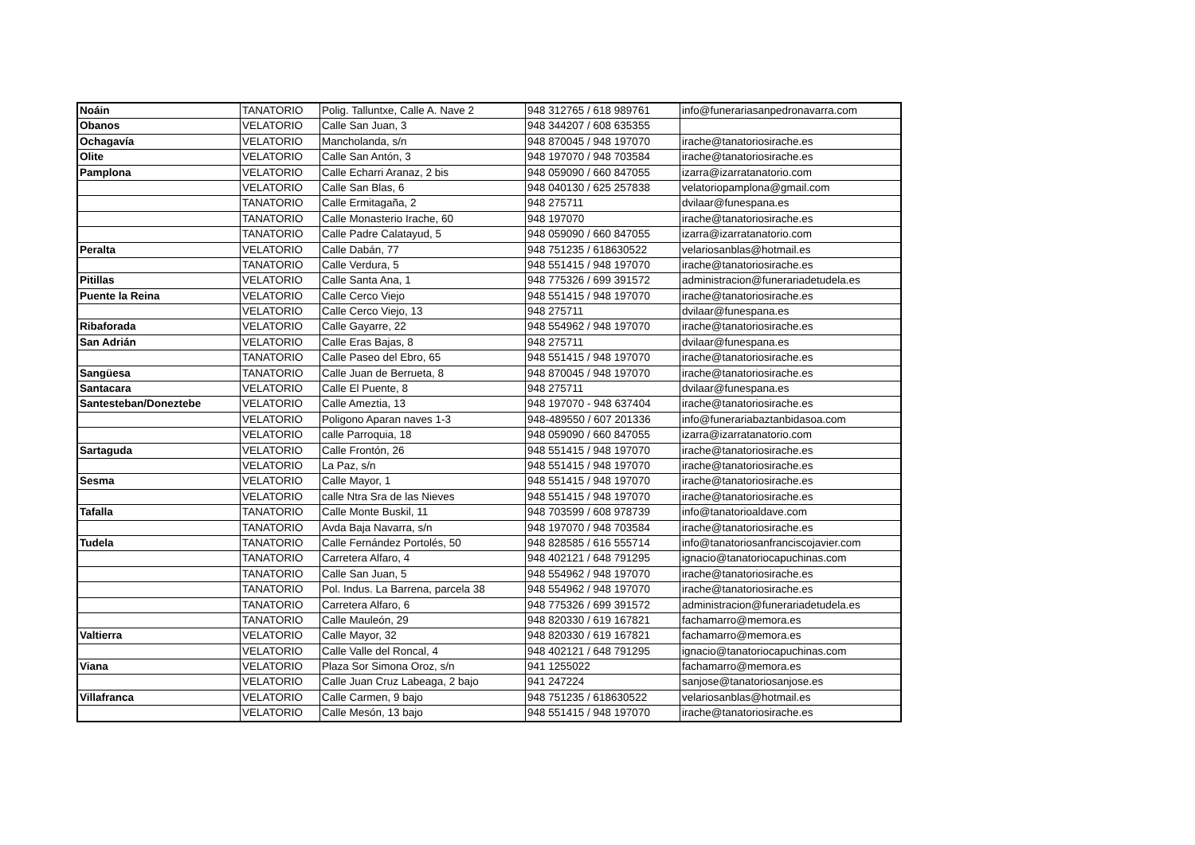| Noáin | TANATORIO | Polig. Talluntxe, Calle A. Nave 2 | 948 312765 / 618 989761 | info@funerariasanpedronavarra.com |
| Obanos | VELATORIO | Calle San Juan, 3 | 948 344207 / 608 635355 | |
| Ochagavía | VELATORIO | Mancholanda, s/n | 948 870045 / 948 197070 | irache@tanatoriosirache.es |
| Olite | VELATORIO | Calle San Antón, 3 | 948 197070 / 948 703584 | irache@tanatoriosirache.es |
| Pamplona | VELATORIO | Calle Echarri Aranaz, 2 bis | 948 059090 / 660 847055 | izarra@izarratanatorio.com |
| | VELATORIO | Calle San Blas, 6 | 948 040130 / 625 257838 | velatoriopamplona@gmail.com |
| | TANATORIO | Calle Ermitagaña, 2 | 948 275711 | dvilaar@funespana.es |
| | TANATORIO | Calle Monasterio Irache, 60 | 948 197070 | irache@tanatoriosirache.es |
| | TANATORIO | Calle Padre Calatayud, 5 | 948 059090 / 660 847055 | izarra@izarratanatorio.com |
| Peralta | VELATORIO | Calle Dabán, 77 | 948 751235 / 618630522 | velariosanblas@hotmail.es |
| | TANATORIO | Calle Verdura, 5 | 948 551415 / 948 197070 | irache@tanatoriosirache.es |
| Pitillas | VELATORIO | Calle Santa Ana, 1 | 948 775326 / 699 391572 | administracion@funerariadetudela.es |
| Puente la Reina | VELATORIO | Calle Cerco Viejo | 948 551415 / 948 197070 | irache@tanatoriosirache.es |
| | VELATORIO | Calle Cerco Viejo, 13 | 948 275711 | dvilaar@funespana.es |
| Ribaforada | VELATORIO | Calle Gayarre, 22 | 948 554962 / 948 197070 | irache@tanatoriosirache.es |
| San Adrián | VELATORIO | Calle Eras Bajas, 8 | 948 275711 | dvilaar@funespana.es |
| | TANATORIO | Calle Paseo del Ebro, 65 | 948 551415 / 948 197070 | irache@tanatoriosirache.es |
| Sangüesa | TANATORIO | Calle Juan de Berrueta, 8 | 948 870045 / 948 197070 | irache@tanatoriosirache.es |
| Santacara | VELATORIO | Calle El Puente, 8 | 948 275711 | dvilaar@funespana.es |
| Santesteban/Doneztebe | VELATORIO | Calle Ameztia, 13 | 948 197070 - 948 637404 | irache@tanatoriosirache.es |
| | VELATORIO | Poligono Aparan naves 1-3 | 948-489550 / 607 201336 | info@funerariabaztanbidasoa.com |
| | VELATORIO | calle Parroquia, 18 | 948 059090 / 660 847055 | izarra@izarratanatorio.com |
| Sartaguda | VELATORIO | Calle Frontón, 26 | 948 551415 / 948 197070 | irache@tanatoriosirache.es |
| | VELATORIO | La Paz, s/n | 948 551415 / 948 197070 | irache@tanatoriosirache.es |
| Sesma | VELATORIO | Calle Mayor, 1 | 948 551415 / 948 197070 | irache@tanatoriosirache.es |
| | VELATORIO | calle Ntra Sra de las Nieves | 948 551415 / 948 197070 | irache@tanatoriosirache.es |
| Tafalla | TANATORIO | Calle Monte Buskil, 11 | 948 703599 / 608 978739 | info@tanatorioaldave.com |
| | TANATORIO | Avda Baja Navarra, s/n | 948 197070 / 948 703584 | irache@tanatoriosirache.es |
| Tudela | TANATORIO | Calle Fernández Portolés, 50 | 948 828585 / 616 555714 | info@tanatoriosanfranciscojavier.com |
| | TANATORIO | Carretera Alfaro, 4 | 948 402121 / 648 791295 | ignacio@tanatoriocapuchinas.com |
| | TANATORIO | Calle San Juan, 5 | 948 554962 / 948 197070 | irache@tanatoriosirache.es |
| | TANATORIO | Pol. Indus. La Barrena, parcela 38 | 948 554962 / 948 197070 | irache@tanatoriosirache.es |
| | TANATORIO | Carretera Alfaro, 6 | 948 775326 / 699 391572 | administracion@funerariadetudela.es |
| | TANATORIO | Calle Mauleón, 29 | 948 820330 / 619 167821 | fachamarro@memora.es |
| Valtierra | VELATORIO | Calle Mayor, 32 | 948 820330 / 619 167821 | fachamarro@memora.es |
| | VELATORIO | Calle Valle del Roncal, 4 | 948 402121 / 648 791295 | ignacio@tanatoriocapuchinas.com |
| Viana | VELATORIO | Plaza Sor Simona Oroz, s/n | 941 1255022 | fachamarro@memora.es |
| | VELATORIO | Calle Juan Cruz Labeaga, 2 bajo | 941 247224 | sanjose@tanatoriosanjose.es |
| Villafranca | VELATORIO | Calle Carmen, 9 bajo | 948 751235 / 618630522 | velariosanblas@hotmail.es |
| | VELATORIO | Calle Mesón, 13 bajo | 948 551415 / 948 197070 | irache@tanatoriosirache.es |